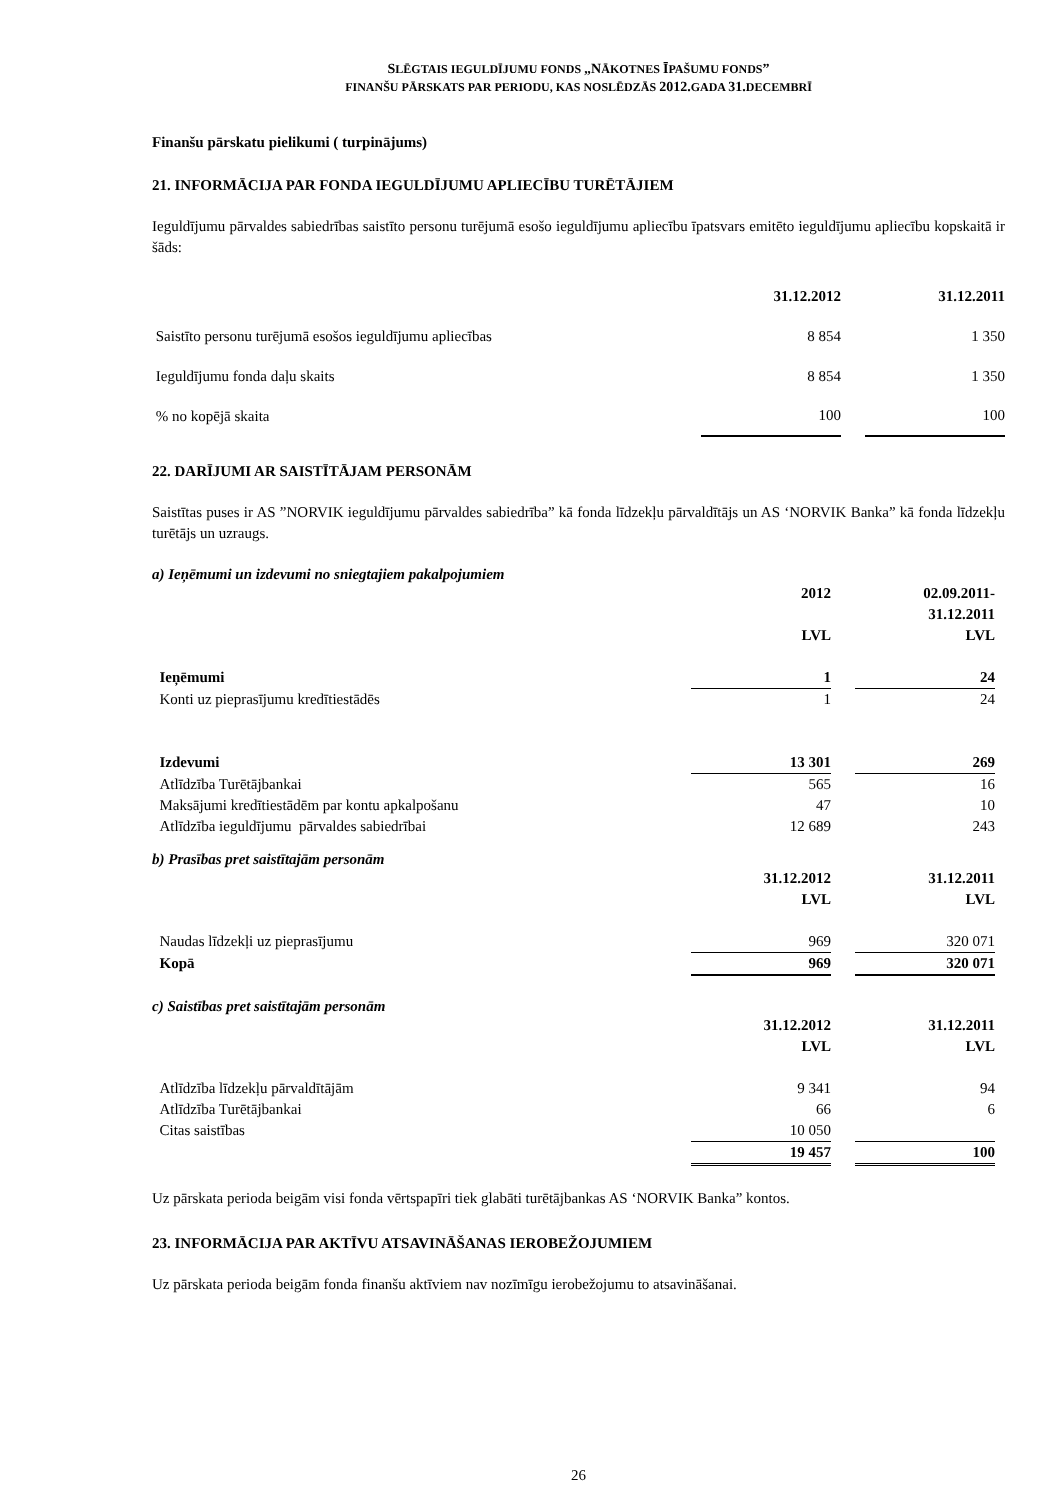SLĒGTAIS IEGULDĪJUMU FONDS „NĀKOTNES ĪPAŠUMU FONDS”
FINANŠU PĀRSKATS PAR PERIODU, KAS NOSLĒDZĀS 2012. GADA 31. DECEMBRĪ
Finanšu pārskatu pielikumi ( turpinājums)
21. INFORMĀCIJA PAR FONDA IEGULDĪJUMU APLIECĪBU TURĒTĀJIEM
Ieguldījumu pārvaldes sabiedrības saistīto personu turējumā esošo ieguldījumu apliecību īpatsvars emitēto ieguldījumu apliecību kopskaitā ir šāds:
| | 31.12.2012 | | 31.12.2011 |
| Saistīto personu turējumā esošos ieguldījumu apliecības | 8 854 | | 1 350 |
| Ieguldījumu fonda daļu skaits | 8 854 | | 1 350 |
| % no kopējā skaita | 100 | | 100 |
22. DARĪJUMI AR SAISTĪTĀJAM PERSONĀM
Saistītas puses ir AS ”NORVIK ieguldījumu pārvaldes sabiedrība” kā fonda līdzekļu pārvaldītājs un AS ‘NORVIK Banka” kā fonda līdzekļu turētājs un uzraugs.
a) Ieņēmumi un izdevumi no sniegtajiem pakalpojumiem
| | 2012 LVL | | 02.09.2011- 31.12.2011 LVL | |
| Ieņēmumi | 1 | | 24 | |
| Konti uz pieprasījumu kredītiestādēs | 1 | | 24 | |
| Izdevumi | 13 301 | | 269 | |
| Atlīdzība Turētājbankai | 565 | | 16 | |
| Maksājumi kredītiestādēm par kontu apkalpošanu | 47 | | 10 | |
| Atlīdzība ieguldījumu pārvaldes sabiedrībai | 12 689 | | 243 | |
b) Prasības pret saistītajām personām
| | 31.12.2012 LVL | | 31.12.2011 LVL | |
| Naudas līdzekļi uz pieprasījumu | 969 | | 320 071 | |
| Kopā | 969 | | 320 071 | |
c) Saistības pret saistītajām personām
| | 31.12.2012 LVL | | 31.12.2011 LVL | |
| Atlīdzība līdzekļu pārvaldītājām | 9 341 | | 94 | |
| Atlīdzība Turētājbankai | 66 | | 6 | |
| Citas saistības | 10 050 | | | |
| | 19 457 | | 100 | |
Uz pārskata perioda beigām visi fonda vērtspapīri tiek glabāti turētājbankas AS ‘NORVIK Banka” kontos.
23. INFORMĀCIJA PAR AKTĪVU ATSAVINĀŠANAS IEROBEŽOJUMIEM
Uz pārskata perioda beigām fonda finanšu aktīviem nav nozīmīgu ierobežojumu to atsavināšanai.
26